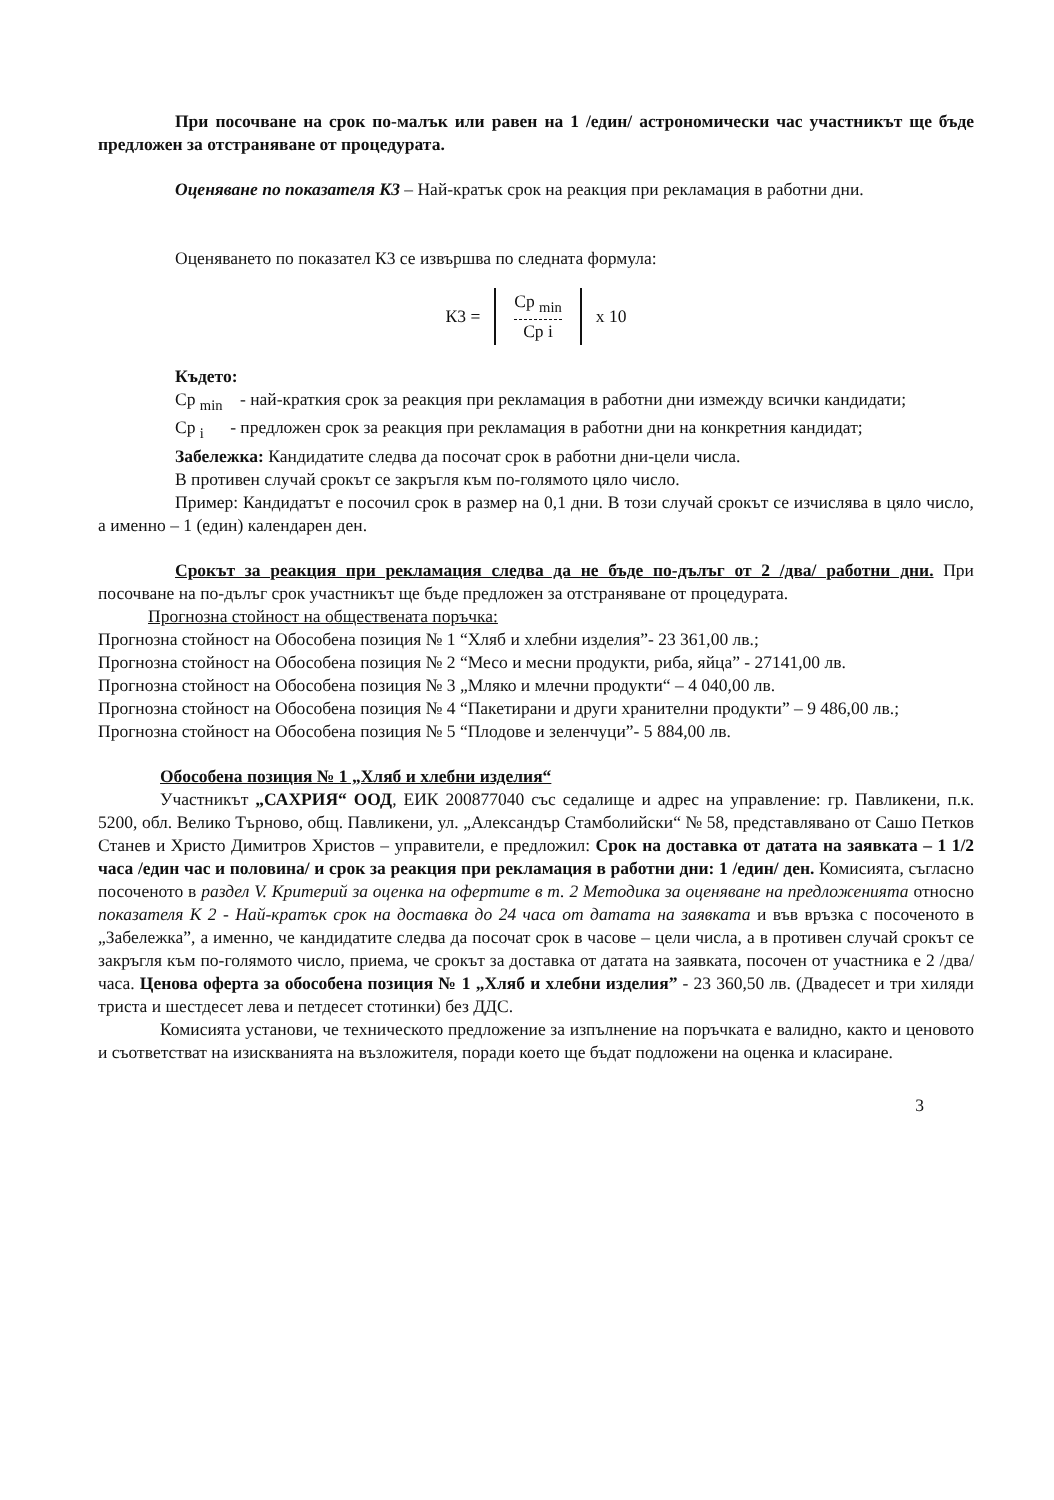При посочване на срок по-малък или равен на 1 /един/ астрономически час участникът ще бъде предложен за отстраняване от процедурата.
Оценяване по показателя К3 – Най-кратък срок на реакция при рекламация в работни дни.
Оценяването по показател К3 се извършва по следната формула:
К3 =
Ср <sub>min</sub>
Ср i
x 10
Където:
Ср <sub>min</sub> - най-краткия срок за реакция при рекламация в работни дни измежду всички кандидати;
Ср <sub>i</sub> - предложен срок за реакция при рекламация в работни дни на конкретния кандидат;
Забележка: Кандидатите следва да посочат срок в работни дни-цели числа.
В противен случай срокът се закръгля към по-голямото цяло число.
Пример: Кандидатът е посочил срок в размер на 0,1 дни. В този случай срокът се изчислява в цяло число, а именно – 1 (един) календарен ден.
Срокът за реакция при рекламация следва да не бъде по-дълъг от 2 /два/ работни дни. При посочване на по-дълъг срок участникът ще бъде предложен за отстраняване от процедурата.
Прогнозна стойност на обществената поръчка:
Прогнозна стойност на Обособена позиция № 1 “Хляб и хлебни изделия”- 23 361,00 лв.;
Прогнозна стойност на Обособена позиция № 2 “Месо и месни продукти, риба, яйца” - 27141,00 лв.
Прогнозна стойност на Обособена позиция № 3 „Мляко и млечни продукти“ – 4 040,00 лв.
Прогнозна стойност на Обособена позиция № 4 “Пакетирани и други хранителни продукти” – 9 486,00 лв.;
Прогнозна стойност на Обособена позиция № 5 “Плодове и зеленчуци”- 5 884,00 лв.
Обособена позиция № 1 „Хляб и хлебни изделия“
Участникът „САХРИЯ“ ООД, ЕИК 200877040 със седалище и адрес на управление: гр. Павликени, п.к. 5200, обл. Велико Търново, общ. Павликени, ул. „Александър Стамболийски“ № 58, представлявано от Сашо Петков Станев и Христо Димитров Христов – управители, е предложил: Срок на доставка от датата на заявката – 1 1/2 часа /един час и половина/ и срок за реакция при рекламация в работни дни: 1 /един/ ден. Комисията, съгласно посоченото в раздел V. Критерий за оценка на офертите в т. 2 Методика за оценяване на предложенията относно показателя К 2 - Най-кратък срок на доставка до 24 часа от датата на заявката и във връзка с посоченото в „Забележка”, а именно, че кандидатите следва да посочат срок в часове – цели числа, а в противен случай срокът се закръгля към по-голямото число, приема, че срокът за доставка от датата на заявката, посочен от участника е 2 /два/ часа. Ценова оферта за обособена позиция № 1 „Хляб и хлебни изделия” - 23 360,50 лв. (Двадесет и три хиляди триста и шестдесет лева и петдесет стотинки) без ДДС.
Комисията установи, че техническото предложение за изпълнение на поръчката е валидно, както и ценовото и съответстват на изискванията на възложителя, поради което ще бъдат подложени на оценка и класиране.
3